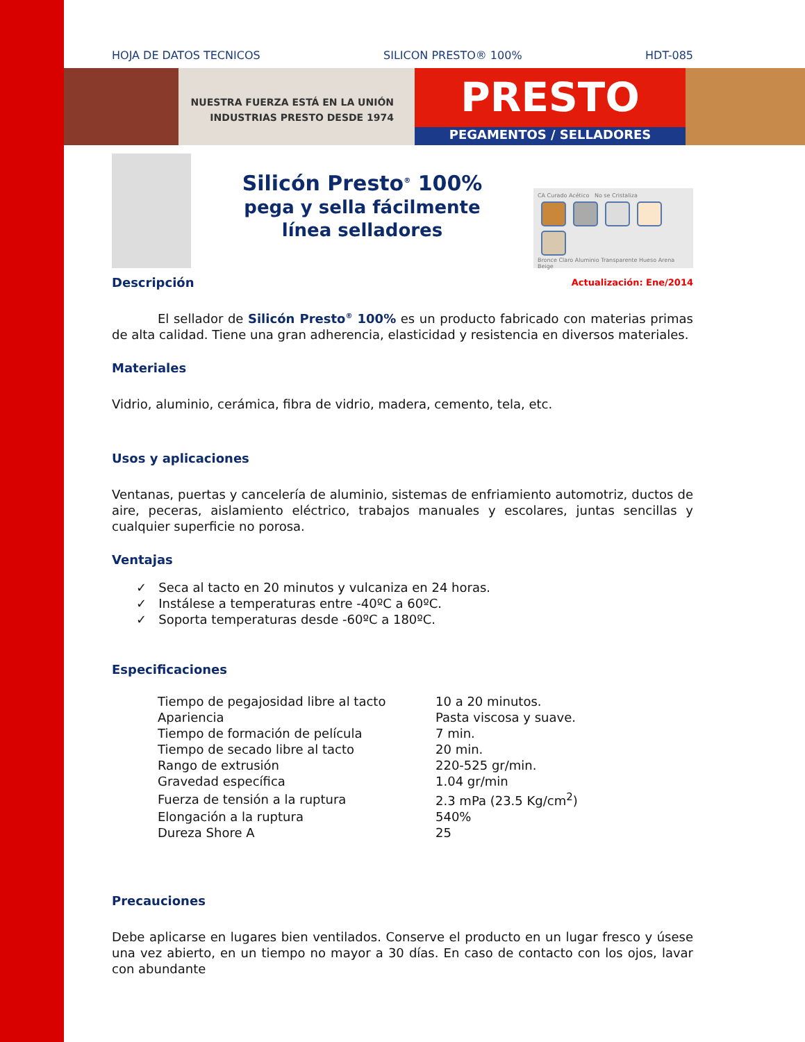HOJA DE DATOS TECNICOS SILICON PRESTO® 100% HDT-085
NUESTRA FUERZA ESTÁ EN LA UNIÓN
INDUSTRIAS PRESTO DESDE 1974
PRESTO
PEGAMENTOS / SELLADORES
Silicón Presto<sup>®</sup> 100%
pega y sella fácilmente
línea selladores
CA Curado Acético No se Cristaliza
Bronce Claro Aluminio Transparente Hueso Arena Beige
Descripción
Actualización: Ene/2014
El sellador de Silicón Presto<sup>®</sup> 100% es un producto fabricado con materias primas de alta calidad. Tiene una gran adherencia, elasticidad y resistencia en diversos materiales.
Materiales
Vidrio, aluminio, cerámica, fibra de vidrio, madera, cemento, tela, etc.
Usos y aplicaciones
Ventanas, puertas y cancelería de aluminio, sistemas de enfriamiento automotriz, ductos de aire, peceras, aislamiento eléctrico, trabajos manuales y escolares, juntas sencillas y cualquier superficie no porosa.
Ventajas
✓ Seca al tacto en 20 minutos y vulcaniza en 24 horas.
✓ Instálese a temperaturas entre -40ºC a 60ºC.
✓ Soporta temperaturas desde -60ºC a 180ºC.
Especificaciones
| Tiempo de pegajosidad libre al tacto | 10 a 20 minutos. |
| Apariencia | Pasta viscosa y suave. |
| Tiempo de formación de película | 7 min. |
| Tiempo de secado libre al tacto | 20 min. |
| Rango de extrusión | 220-525 gr/min. |
| Gravedad específica | 1.04 gr/min |
| Fuerza de tensión a la ruptura | 2.3 mPa (23.5 Kg/cm<sup>2</sup>) |
| Elongación a la ruptura | 540% |
| Dureza Shore A | 25 |
Precauciones
Debe aplicarse en lugares bien ventilados. Conserve el producto en un lugar fresco y úsese una vez abierto, en un tiempo no mayor a 30 días. En caso de contacto con los ojos, lavar con abundante